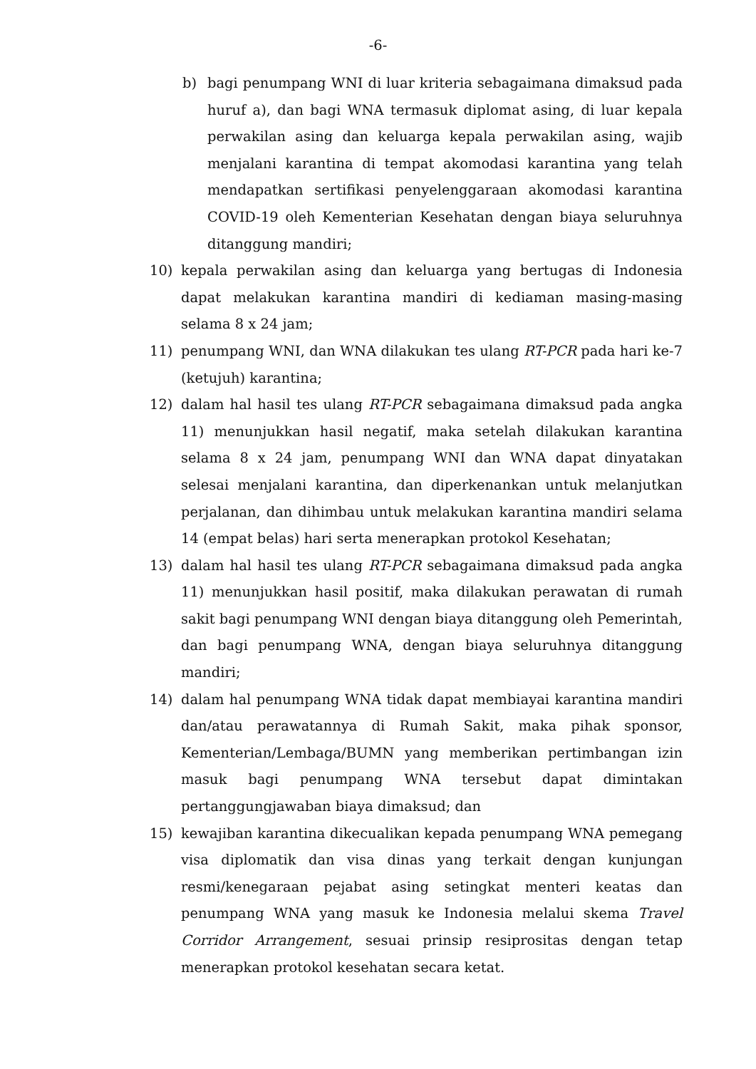-6-
b) bagi penumpang WNI di luar kriteria sebagaimana dimaksud pada huruf a), dan bagi WNA termasuk diplomat asing, di luar kepala perwakilan asing dan keluarga kepala perwakilan asing, wajib menjalani karantina di tempat akomodasi karantina yang telah mendapatkan sertifikasi penyelenggaraan akomodasi karantina COVID-19 oleh Kementerian Kesehatan dengan biaya seluruhnya ditanggung mandiri;
10) kepala perwakilan asing dan keluarga yang bertugas di Indonesia dapat melakukan karantina mandiri di kediaman masing-masing selama 8 x 24 jam;
11) penumpang WNI, dan WNA dilakukan tes ulang RT-PCR pada hari ke-7 (ketujuh) karantina;
12) dalam hal hasil tes ulang RT-PCR sebagaimana dimaksud pada angka 11) menunjukkan hasil negatif, maka setelah dilakukan karantina selama 8 x 24 jam, penumpang WNI dan WNA dapat dinyatakan selesai menjalani karantina, dan diperkenankan untuk melanjutkan perjalanan, dan dihimbau untuk melakukan karantina mandiri selama 14 (empat belas) hari serta menerapkan protokol Kesehatan;
13) dalam hal hasil tes ulang RT-PCR sebagaimana dimaksud pada angka 11) menunjukkan hasil positif, maka dilakukan perawatan di rumah sakit bagi penumpang WNI dengan biaya ditanggung oleh Pemerintah, dan bagi penumpang WNA, dengan biaya seluruhnya ditanggung mandiri;
14) dalam hal penumpang WNA tidak dapat membiayai karantina mandiri dan/atau perawatannya di Rumah Sakit, maka pihak sponsor, Kementerian/Lembaga/BUMN yang memberikan pertimbangan izin masuk bagi penumpang WNA tersebut dapat dimintakan pertanggungjawaban biaya dimaksud; dan
15) kewajiban karantina dikecualikan kepada penumpang WNA pemegang visa diplomatik dan visa dinas yang terkait dengan kunjungan resmi/kenegaraan pejabat asing setingkat menteri keatas dan penumpang WNA yang masuk ke Indonesia melalui skema Travel Corridor Arrangement, sesuai prinsip resiprositas dengan tetap menerapkan protokol kesehatan secara ketat.